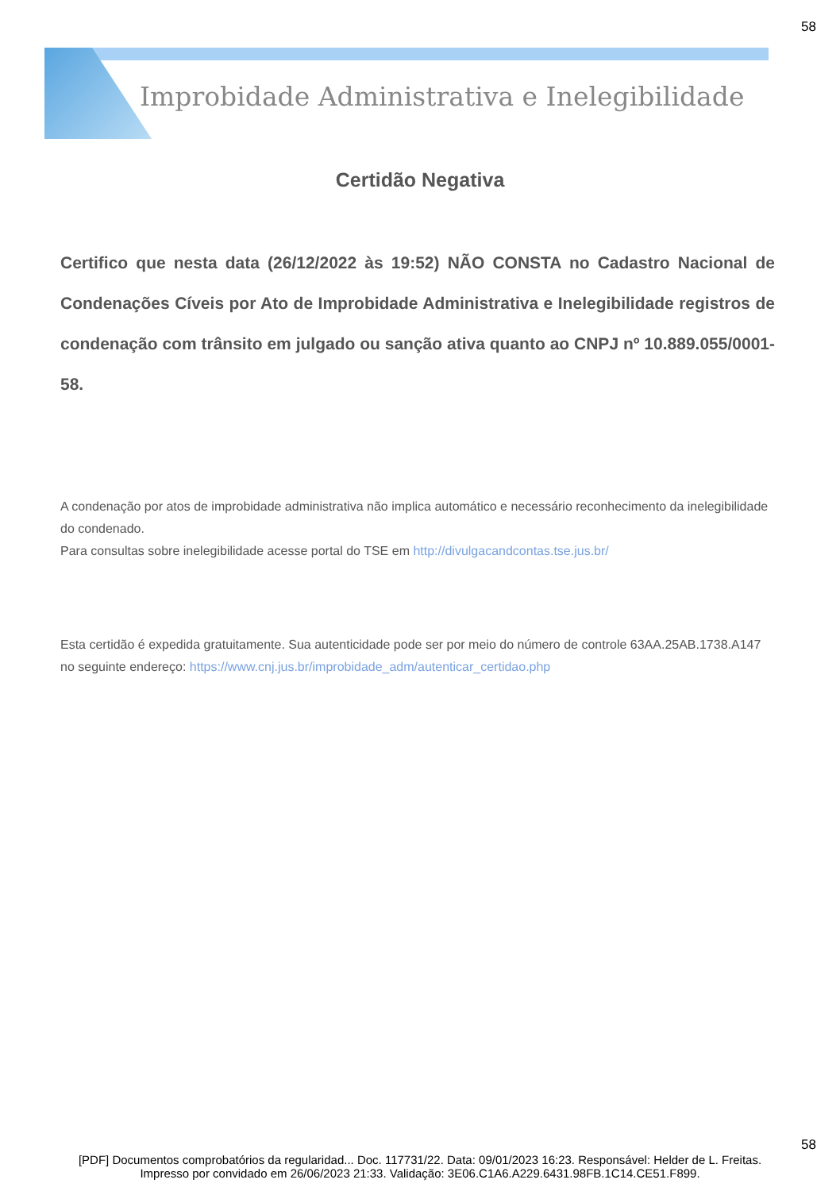58
Improbidade Administrativa e Inelegibilidade
Certidão Negativa
Certifico que nesta data (26/12/2022 às 19:52) NÃO CONSTA no Cadastro Nacional de Condenações Cíveis por Ato de Improbidade Administrativa e Inelegibilidade registros de condenação com trânsito em julgado ou sanção ativa quanto ao CNPJ nº 10.889.055/0001-58.
A condenação por atos de improbidade administrativa não implica automático e necessário reconhecimento da inelegibilidade do condenado.
Para consultas sobre inelegibilidade acesse portal do TSE em http://divulgacandcontas.tse.jus.br/
Esta certidão é expedida gratuitamente. Sua autenticidade pode ser por meio do número de controle 63AA.25AB.1738.A147 no seguinte endereço: https://www.cnj.jus.br/improbidade_adm/autenticar_certidao.php
58
[PDF] Documentos comprobatórios da regularidad... Doc. 117731/22. Data: 09/01/2023 16:23. Responsável: Helder de L. Freitas.
Impresso por convidado em 26/06/2023 21:33. Validação: 3E06.C1A6.A229.6431.98FB.1C14.CE51.F899.